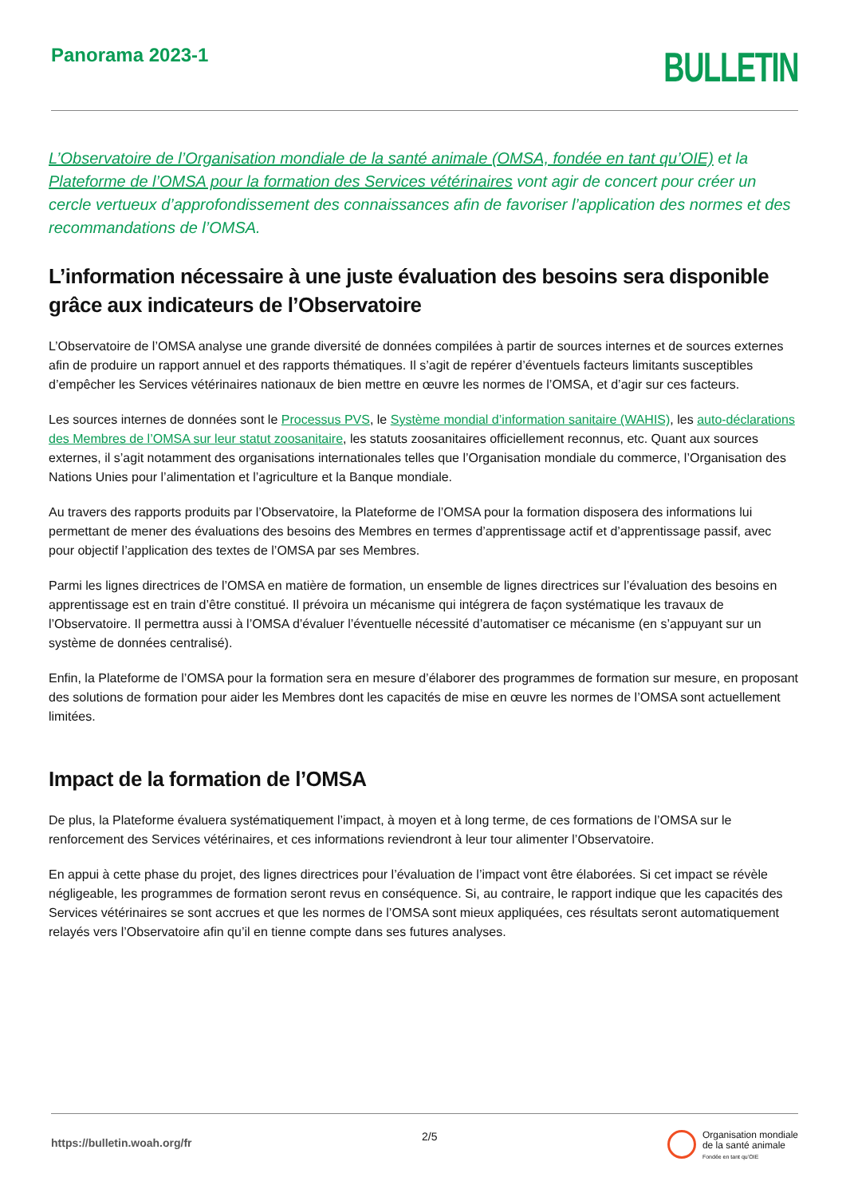Panorama 2023-1
BULLETIN
L’Observatoire de l’Organisation mondiale de la santé animale (OMSA, fondée en tant qu’OIE) et la Plateforme de l’OMSA pour la formation des Services vétérinaires vont agir de concert pour créer un cercle vertueux d’approfondissement des connaissances afin de favoriser l’application des normes et des recommandations de l’OMSA.
L’information nécessaire à une juste évaluation des besoins sera disponible grâce aux indicateurs de l’Observatoire
L’Observatoire de l’OMSA analyse une grande diversité de données compilées à partir de sources internes et de sources externes afin de produire un rapport annuel et des rapports thématiques. Il s’agit de repérer d’éventuels facteurs limitants susceptibles d’empêcher les Services vétérinaires nationaux de bien mettre en œuvre les normes de l’OMSA, et d’agir sur ces facteurs.
Les sources internes de données sont le Processus PVS, le Système mondial d’information sanitaire (WAHIS), les auto-déclarations des Membres de l’OMSA sur leur statut zoosanitaire, les statuts zoosanitaires officiellement reconnus, etc. Quant aux sources externes, il s’agit notamment des organisations internationales telles que l’Organisation mondiale du commerce, l’Organisation des Nations Unies pour l’alimentation et l’agriculture et la Banque mondiale.
Au travers des rapports produits par l’Observatoire, la Plateforme de l’OMSA pour la formation disposera des informations lui permettant de mener des évaluations des besoins des Membres en termes d’apprentissage actif et d’apprentissage passif, avec pour objectif l’application des textes de l’OMSA par ses Membres.
Parmi les lignes directrices de l’OMSA en matière de formation, un ensemble de lignes directrices sur l’évaluation des besoins en apprentissage est en train d’être constitué. Il prévoira un mécanisme qui intégrera de façon systématique les travaux de l’Observatoire. Il permettra aussi à l’OMSA d’évaluer l’éventuelle nécessité d’automatiser ce mécanisme (en s’appuyant sur un système de données centralisé).
Enfin, la Plateforme de l’OMSA pour la formation sera en mesure d’élaborer des programmes de formation sur mesure, en proposant des solutions de formation pour aider les Membres dont les capacités de mise en œuvre les normes de l’OMSA sont actuellement limitées.
Impact de la formation de l’OMSA
De plus, la Plateforme évaluera systématiquement l’impact, à moyen et à long terme, de ces formations de l’OMSA sur le renforcement des Services vétérinaires, et ces informations reviendront à leur tour alimenter l’Observatoire.
En appui à cette phase du projet, des lignes directrices pour l’évaluation de l’impact vont être élaborées. Si cet impact se révèle négligeable, les programmes de formation seront revus en conséquence. Si, au contraire, le rapport indique que les capacités des Services vétérinaires se sont accrues et que les normes de l’OMSA sont mieux appliquées, ces résultats seront automatiquement relayés vers l’Observatoire afin qu’il en tienne compte dans ses futures analyses.
https://bulletin.woah.org/fr
2/5
Organisation mondiale
de la santé animale
Fondée en tant qu’OIE